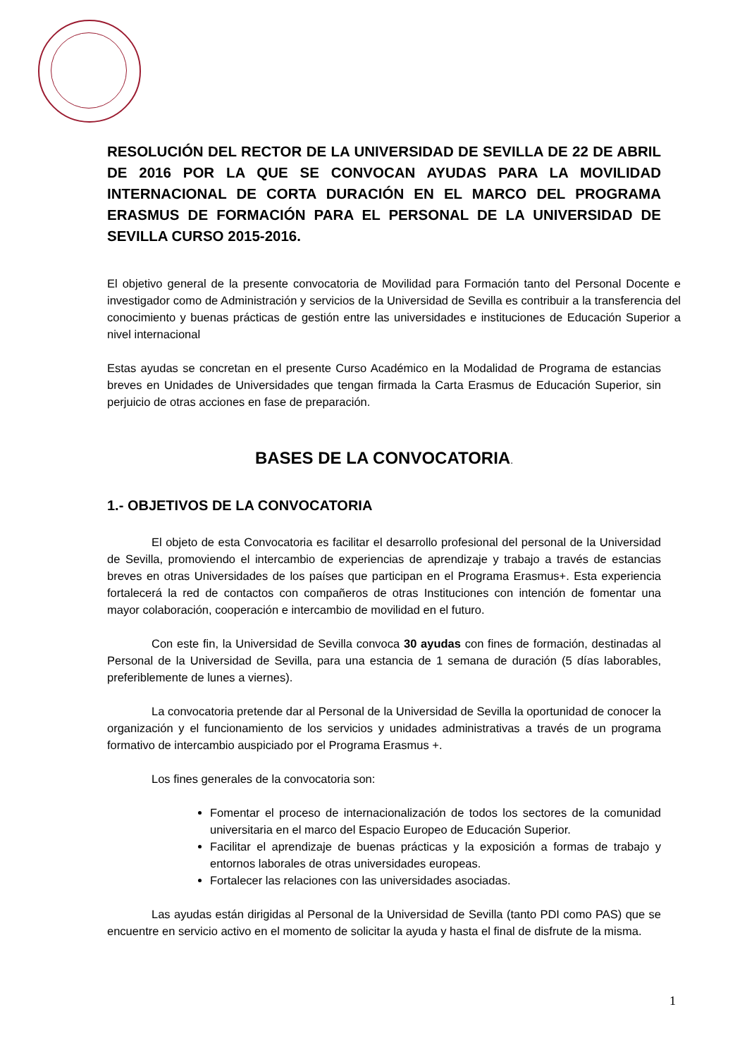RESOLUCIÓN DEL RECTOR DE LA UNIVERSIDAD DE SEVILLA DE 22 DE ABRIL DE 2016 POR LA QUE SE CONVOCAN AYUDAS PARA LA MOVILIDAD INTERNACIONAL DE CORTA DURACIÓN EN EL MARCO DEL PROGRAMA ERASMUS DE FORMACIÓN PARA EL PERSONAL DE LA UNIVERSIDAD DE SEVILLA CURSO 2015-2016.
El objetivo general de la presente convocatoria de Movilidad para Formación tanto del Personal Docente e investigador como de Administración y servicios de la Universidad de Sevilla es contribuir a la transferencia del conocimiento y buenas prácticas de gestión entre las universidades e instituciones de Educación Superior a nivel internacional
Estas ayudas se concretan en el presente Curso Académico en la Modalidad de Programa de estancias breves en Unidades de Universidades que tengan firmada la Carta Erasmus de Educación Superior, sin perjuicio de otras acciones en fase de preparación.
BASES DE LA CONVOCATORIA.
1.- OBJETIVOS DE LA CONVOCATORIA
El objeto de esta Convocatoria es facilitar el desarrollo profesional del personal de la Universidad de Sevilla, promoviendo el intercambio de experiencias de aprendizaje y trabajo a través de estancias breves en otras Universidades de los países que participan en el Programa Erasmus+. Esta experiencia fortalecerá la red de contactos con compañeros de otras Instituciones con intención de fomentar una mayor colaboración, cooperación e intercambio de movilidad en el futuro.
Con este fin, la Universidad de Sevilla convoca 30 ayudas con fines de formación, destinadas al Personal de la Universidad de Sevilla, para una estancia de 1 semana de duración (5 días laborables, preferiblemente de lunes a viernes).
La convocatoria pretende dar al Personal de la Universidad de Sevilla la oportunidad de conocer la organización y el funcionamiento de los servicios y unidades administrativas a través de un programa formativo de intercambio auspiciado por el Programa Erasmus +.
Los fines generales de la convocatoria son:
Fomentar el proceso de internacionalización de todos los sectores de la comunidad universitaria en el marco del Espacio Europeo de Educación Superior.
Facilitar el aprendizaje de buenas prácticas y la exposición a formas de trabajo y entornos laborales de otras universidades europeas.
Fortalecer las relaciones con las universidades asociadas.
Las ayudas están dirigidas al Personal de la Universidad de Sevilla (tanto PDI como PAS) que se encuentre en servicio activo en el momento de solicitar la ayuda y hasta el final de disfrute de la misma.
1